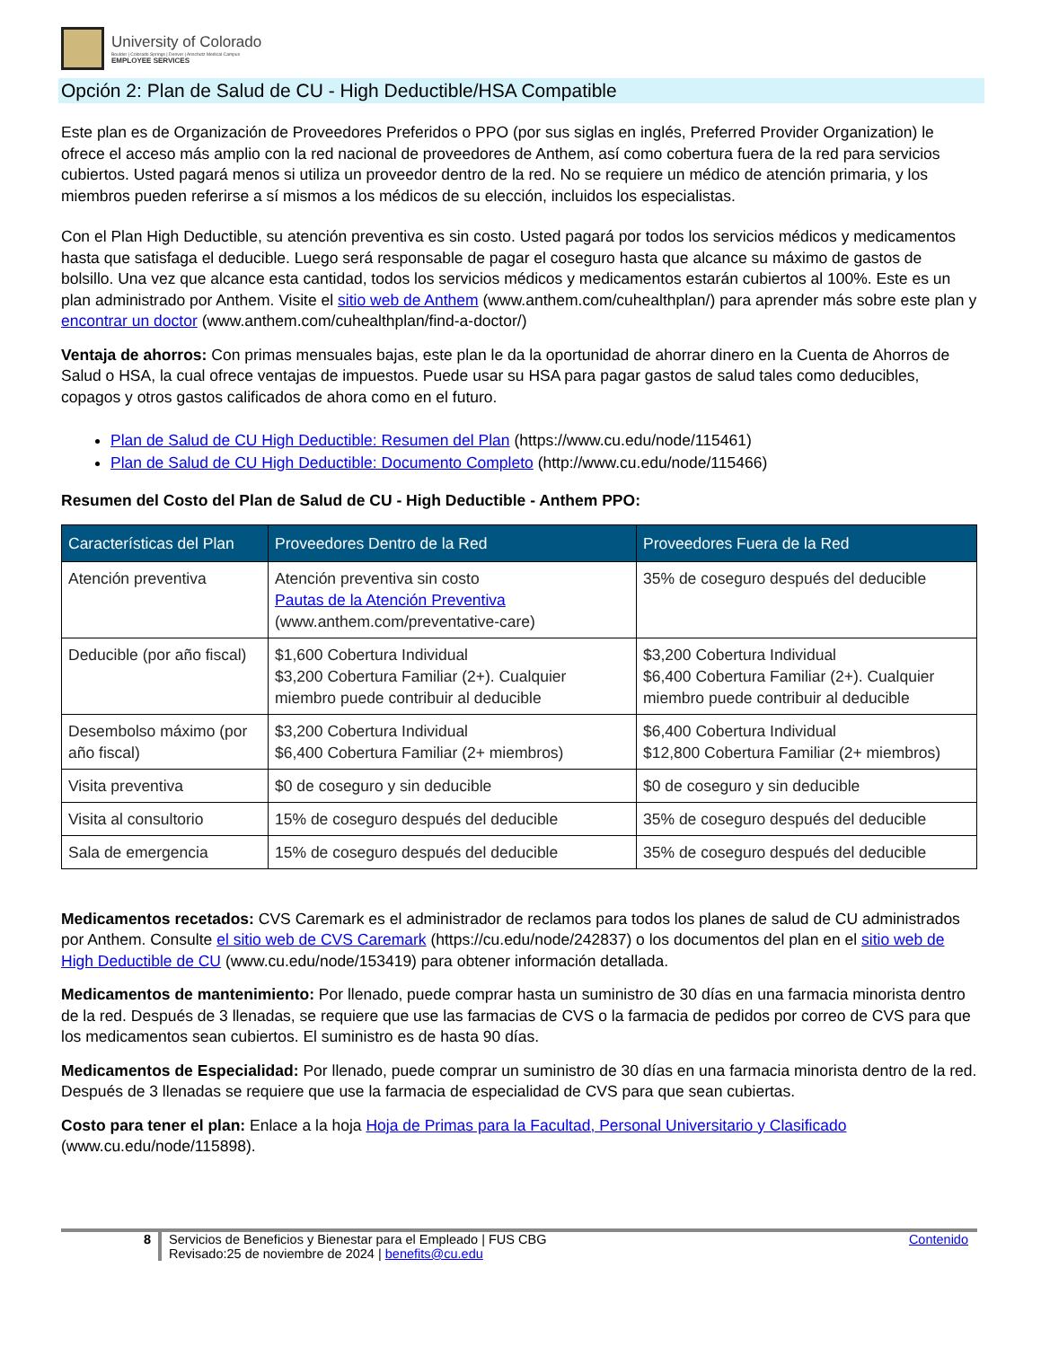University of Colorado
Boulder | Colorado Springs | Denver | Anschutz Medical Campus
EMPLOYEE SERVICES
Opción 2: Plan de Salud de CU - High Deductible/HSA Compatible
Este plan es de Organización de Proveedores Preferidos o PPO (por sus siglas en inglés, Preferred Provider Organization) le ofrece el acceso más amplio con la red nacional de proveedores de Anthem, así como cobertura fuera de la red para servicios cubiertos. Usted pagará menos si utiliza un proveedor dentro de la red. No se requiere un médico de atención primaria, y los miembros pueden referirse a sí mismos a los médicos de su elección, incluidos los especialistas.
Con el Plan High Deductible, su atención preventiva es sin costo. Usted pagará por todos los servicios médicos y medicamentos hasta que satisfaga el deducible. Luego será responsable de pagar el coseguro hasta que alcance su máximo de gastos de bolsillo. Una vez que alcance esta cantidad, todos los servicios médicos y medicamentos estarán cubiertos al 100%. Este es un plan administrado por Anthem. Visite el sitio web de Anthem (www.anthem.com/cuhealthplan/) para aprender más sobre este plan y encontrar un doctor (www.anthem.com/cuhealthplan/find-a-doctor/)
Ventaja de ahorros: Con primas mensuales bajas, este plan le da la oportunidad de ahorrar dinero en la Cuenta de Ahorros de Salud o HSA, la cual ofrece ventajas de impuestos. Puede usar su HSA para pagar gastos de salud tales como deducibles, copagos y otros gastos calificados de ahora como en el futuro.
Plan de Salud de CU High Deductible: Resumen del Plan (https://www.cu.edu/node/115461)
Plan de Salud de CU High Deductible: Documento Completo (http://www.cu.edu/node/115466)
Resumen del Costo del Plan de Salud de CU - High Deductible - Anthem PPO:
| Características del Plan | Proveedores Dentro de la Red | Proveedores Fuera de la Red |
| --- | --- | --- |
| Atención preventiva | Atención preventiva sin costo Pautas de la Atención Preventiva (www.anthem.com/preventative-care) | 35% de coseguro después del deducible |
| Deducible (por año fiscal) | $1,600 Cobertura Individual $3,200 Cobertura Familiar (2+). Cualquier miembro puede contribuir al deducible | $3,200 Cobertura Individual $6,400 Cobertura Familiar (2+). Cualquier miembro puede contribuir al deducible |
| Desembolso máximo (por año fiscal) | $3,200 Cobertura Individual $6,400 Cobertura Familiar (2+ miembros) | $6,400 Cobertura Individual $12,800 Cobertura Familiar (2+ miembros) |
| Visita preventiva | $0 de coseguro y sin deducible | $0 de coseguro y sin deducible |
| Visita al consultorio | 15% de coseguro después del deducible | 35% de coseguro después del deducible |
| Sala de emergencia | 15% de coseguro después del deducible | 35% de coseguro después del deducible |
Medicamentos recetados: CVS Caremark es el administrador de reclamos para todos los planes de salud de CU administrados por Anthem. Consulte el sitio web de CVS Caremark (https://cu.edu/node/242837) o los documentos del plan en el sitio web de High Deductible de CU (www.cu.edu/node/153419) para obtener información detallada.
Medicamentos de mantenimiento: Por llenado, puede comprar hasta un suministro de 30 días en una farmacia minorista dentro de la red. Después de 3 llenadas, se requiere que use las farmacias de CVS o la farmacia de pedidos por correo de CVS para que los medicamentos sean cubiertos. El suministro es de hasta 90 días.
Medicamentos de Especialidad: Por llenado, puede comprar un suministro de 30 días en una farmacia minorista dentro de la red. Después de 3 llenadas se requiere que use la farmacia de especialidad de CVS para que sean cubiertas.
Costo para tener el plan: Enlace a la hoja Hoja de Primas para la Facultad, Personal Universitario y Clasificado (www.cu.edu/node/115898).
8 Servicios de Beneficios y Bienestar para el Empleado | FUS CBG
Revisado:25 de noviembre de 2024 | benefits@cu.edu
Contenido